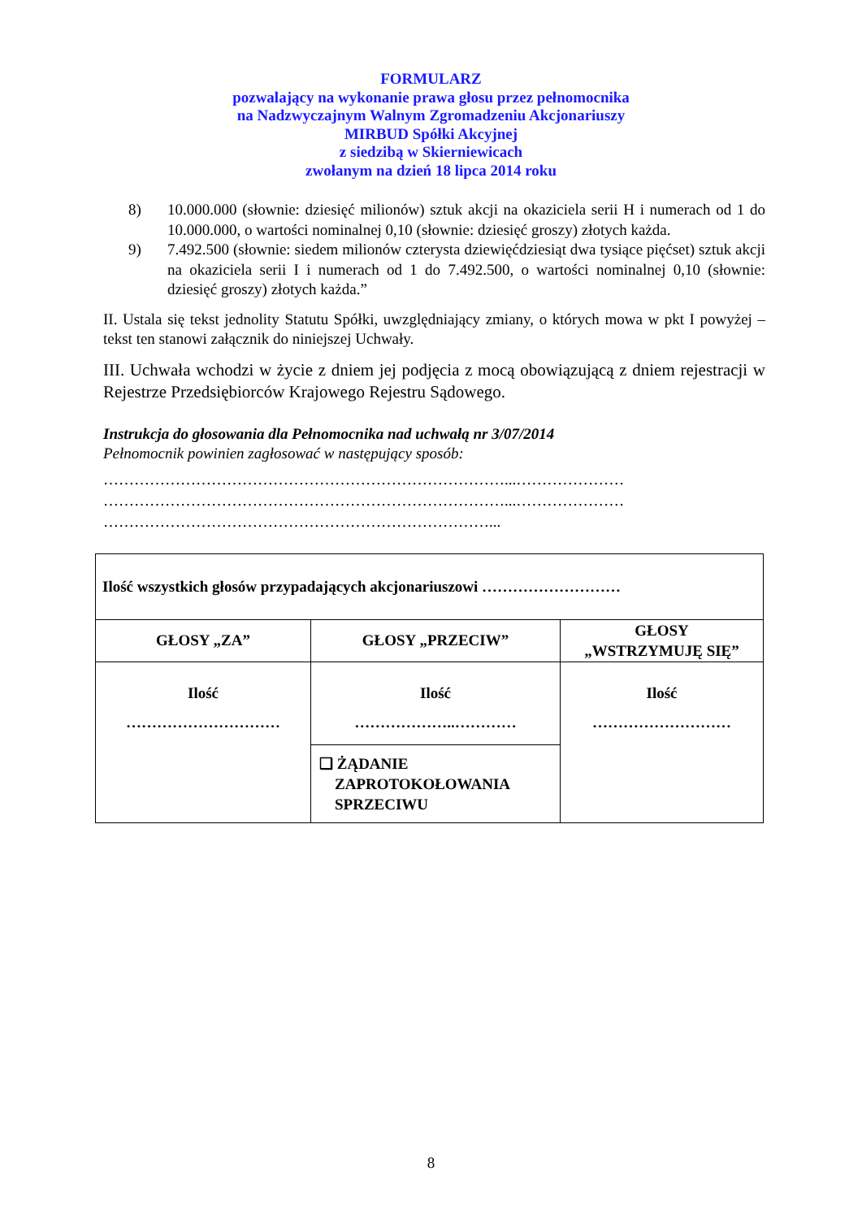FORMULARZ
pozwalający na wykonanie prawa głosu przez pełnomocnika
na Nadzwyczajnym Walnym Zgromadzeniu Akcjonariuszy
MIRBUD Spółki Akcyjnej
z siedzibą w Skierniewicach
zwołanym na dzień 18 lipca 2014 roku
8) 10.000.000 (słownie: dziesięć milionów) sztuk akcji na okaziciela serii H i numerach od 1 do 10.000.000, o wartości nominalnej 0,10 (słownie: dziesięć groszy) złotych każda.
9) 7.492.500 (słownie: siedem milionów czterysta dziewięćdziesiąt dwa tysiące pięćset) sztuk akcji na okaziciela serii I i numerach od 1 do 7.492.500, o wartości nominalnej 0,10 (słownie: dziesięć groszy) złotych każda.”
II. Ustala się tekst jednolity Statutu Spółki, uwzględniający zmiany, o których mowa w pkt I powyżej – tekst ten stanowi załącznik do niniejszej Uchwały.
III. Uchwała wchodzi w życie z dniem jej podjęcia z mocą obowiązującą z dniem rejestracji w Rejestrze Przedsiębiorców Krajowego Rejestru Sądowego.
Instrukcja do głosowania dla Pełnomocnika nad uchwałą nr 3/07/2014
Pełnomocnik powinien zagłosować w następujący sposób:
……………………………………………………………………...…………………
……………………………………………………………………...…………………
…………………………………………………………………...
| Ilość wszystkich głosów przypadających akcjonariuszowi ……………………… | | |
| GŁOSY „ZA” | GŁOSY „PRZECIW” | GŁOSY „WSTRZYMUJĘ SIĘ” |
| Ilość ………………………… | Ilość ………………..………… | Ilość ……………………… |
| | ❑ ŻĄDANIE ZAPROTOKOŁOWANIA SPRZECIWU | |
8